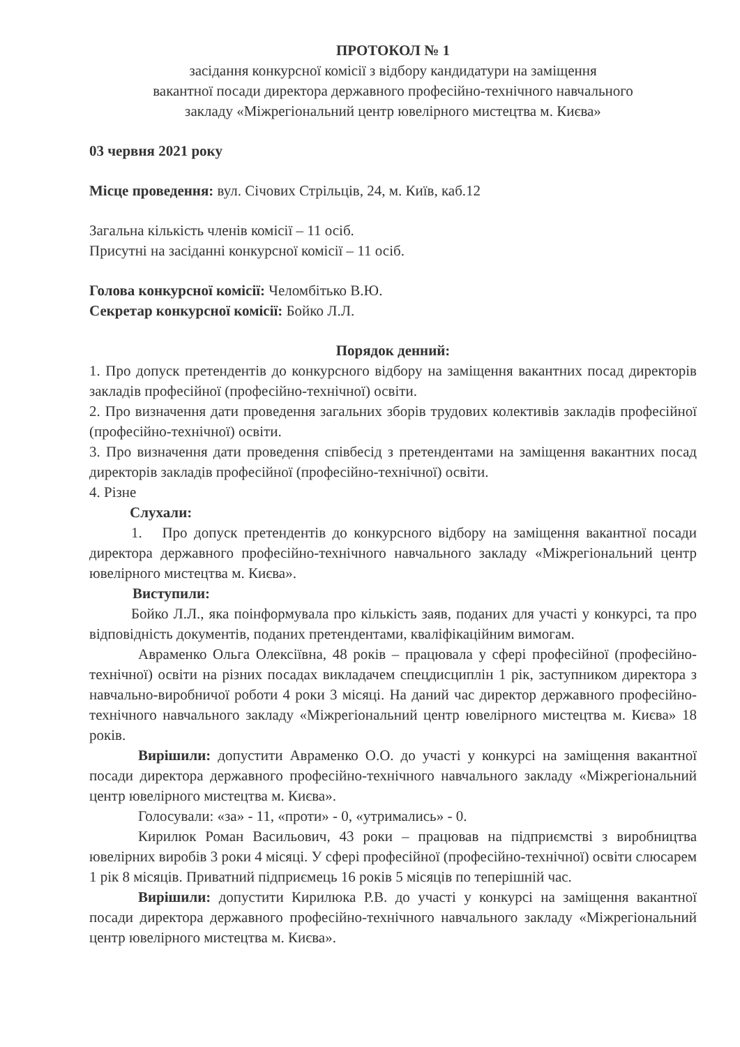ПРОТОКОЛ № 1
засідання конкурсної комісії з відбору кандидатури на заміщення
вакантної посади директора державного професійно-технічного навчального
закладу «Міжрегіональний центр ювелірного мистецтва м. Києва»
03 червня 2021 року
Місце проведення: вул. Січових Стрільців, 24, м. Київ, каб.12
Загальна кількість членів комісії – 11 осіб.
Присутні на засіданні конкурсної комісії – 11 осіб.
Голова конкурсної комісії: Челомбітько В.Ю.
Секретар конкурсної комісії: Бойко Л.Л.
Порядок денний:
1. Про допуск претендентів до конкурсного відбору на заміщення вакантних посад директорів закладів професійної (професійно-технічної) освіти.
2. Про визначення дати проведення загальних зборів трудових колективів закладів професійної (професійно-технічної) освіти.
3. Про визначення дати проведення співбесід з претендентами на заміщення вакантних посад директорів закладів професійної (професійно-технічної) освіти.
4. Різне
Слухали:
1. Про допуск претендентів до конкурсного відбору на заміщення вакантної посади директора державного професійно-технічного навчального закладу «Міжрегіональний центр ювелірного мистецтва м. Києва».
Виступили:
Бойко Л.Л., яка поінформувала про кількість заяв, поданих для участі у конкурсі, та про відповідність документів, поданих претендентами, кваліфікаційним вимогам.
Авраменко Ольга Олексіївна, 48 років – працювала у сфері професійної (професійно-технічної) освіти на різних посадах викладачем спецдисциплін 1 рік, заступником директора з навчально-виробничої роботи 4 роки 3 місяці. На даний час директор державного професійно-технічного навчального закладу «Міжрегіональний центр ювелірного мистецтва м. Києва» 18 років.
Вирішили: допустити Авраменко О.О. до участі у конкурсі на заміщення вакантної посади директора державного професійно-технічного навчального закладу «Міжрегіональний центр ювелірного мистецтва м. Києва».
Голосували: «за» - 11, «проти» - 0, «утримались» - 0.
Кирилюк Роман Васильович, 43 роки – працював на підприємстві з виробництва ювелірних виробів 3 роки 4 місяці. У сфері професійної (професійно-технічної) освіти слюсарем 1 рік 8 місяців. Приватний підприємець 16 років 5 місяців по теперішній час.
Вирішили: допустити Кирилюка Р.В. до участі у конкурсі на заміщення вакантної посади директора державного професійно-технічного навчального закладу «Міжрегіональний центр ювелірного мистецтва м. Києва».